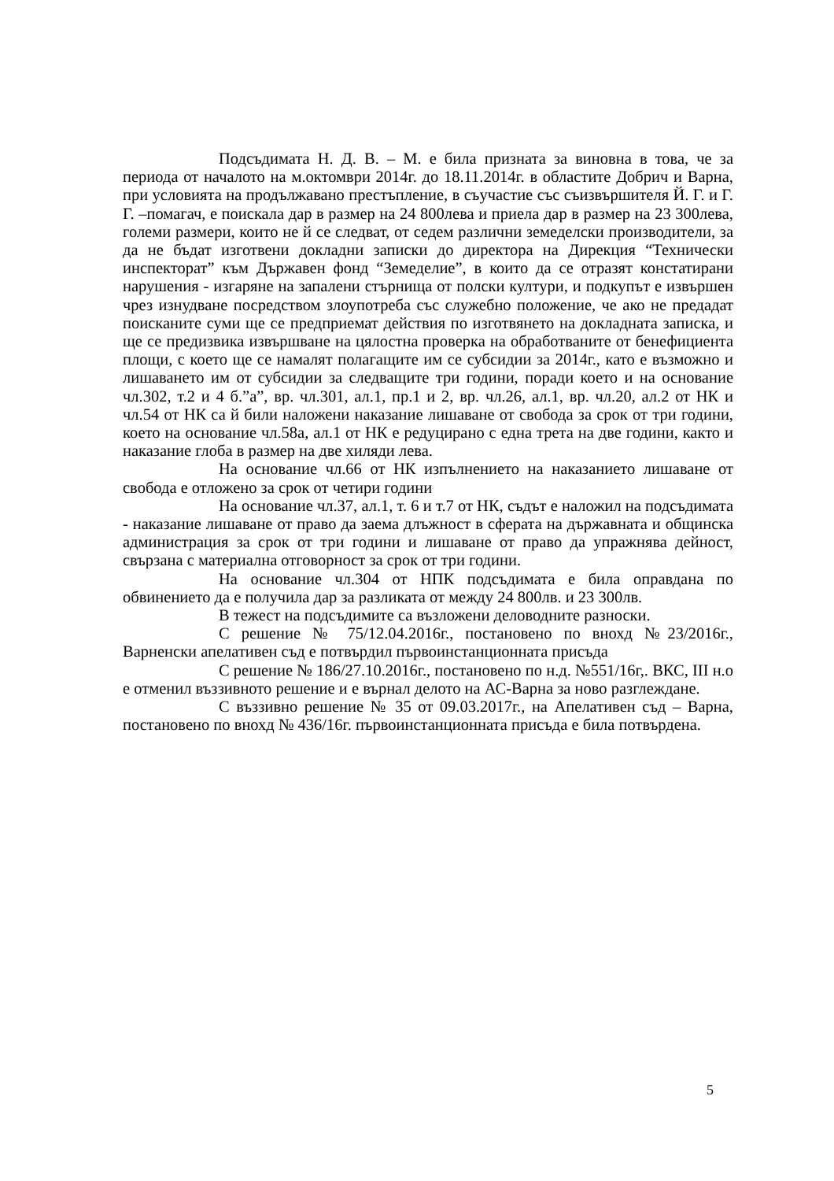Подсъдимата Н. Д. В. – М. е била призната за виновна в това, че за периода от началото на м.октомври 2014г. до 18.11.2014г. в областите Добрич и Варна, при условията на продължавано престъпление, в съучастие със съизвършителя Й. Г. и Г. Г. –помагач, е поискала дар в размер на 24 800лева и приела дар в размер на 23 300лева, големи размери, които не й се следват, от седем различни земеделски производители, за да не бъдат изготвени докладни записки до директора на Дирекция “Технически инспекторат” към Държавен фонд “Земеделие”, в които да се отразят констатирани нарушения - изгаряне на запалени стърнища от полски култури, и подкупът е извършен чрез изнудване посредством злоупотреба със служебно положение, че ако не предадат поисканите суми ще се предприемат действия по изготвянето на докладната записка, и ще се предизвика извършване на цялостна проверка на обработваните от бенефициента площи, с което ще се намалят полагащите им се субсидии за 2014г., като е възможно и лишаването им от субсидии за следващите три години, поради което и на основание чл.302, т.2 и 4 б.”а”, вр. чл.301, ал.1, пр.1 и 2, вр. чл.26, ал.1, вр. чл.20, ал.2 от НК и чл.54 от НК са й били наложени наказание лишаване от свобода за срок от три години, което на основание чл.58а, ал.1 от НК е редуцирано с една трета на две години, както и наказание глоба в размер на две хиляди лева.
На основание чл.66 от НК изпълнението на наказанието лишаване от свобода е отложено за срок от четири години
На основание чл.37, ал.1, т. 6 и т.7 от НК, съдът е наложил на подсъдимата - наказание лишаване от право да заема длъжност в сферата на държавната и общинска администрация за срок от три години и лишаване от право да упражнява дейност, свързана с материална отговорност за срок от три години.
На основание чл.304 от НПК подсъдимата е била оправдана по обвинението да е получила дар за разликата от между 24 800лв. и 23 300лв.
В тежест на подсъдимите са възложени деловодните разноски.
С решение № 75/12.04.2016г., постановено по внохд №23/2016г., Варненски апелативен съд е потвърдил първоинстанционната присъда
С решение № 186/27.10.2016г., постановено по н.д. №551/16г,. ВКС, III н.о е отменил въззивното решение и е върнал делото на АС-Варна за ново разглеждане.
С въззивно решение № 35 от 09.03.2017г., на Апелативен съд – Варна, постановено по внохд № 436/16г. първоинстанционната присъда е била потвърдена.
5